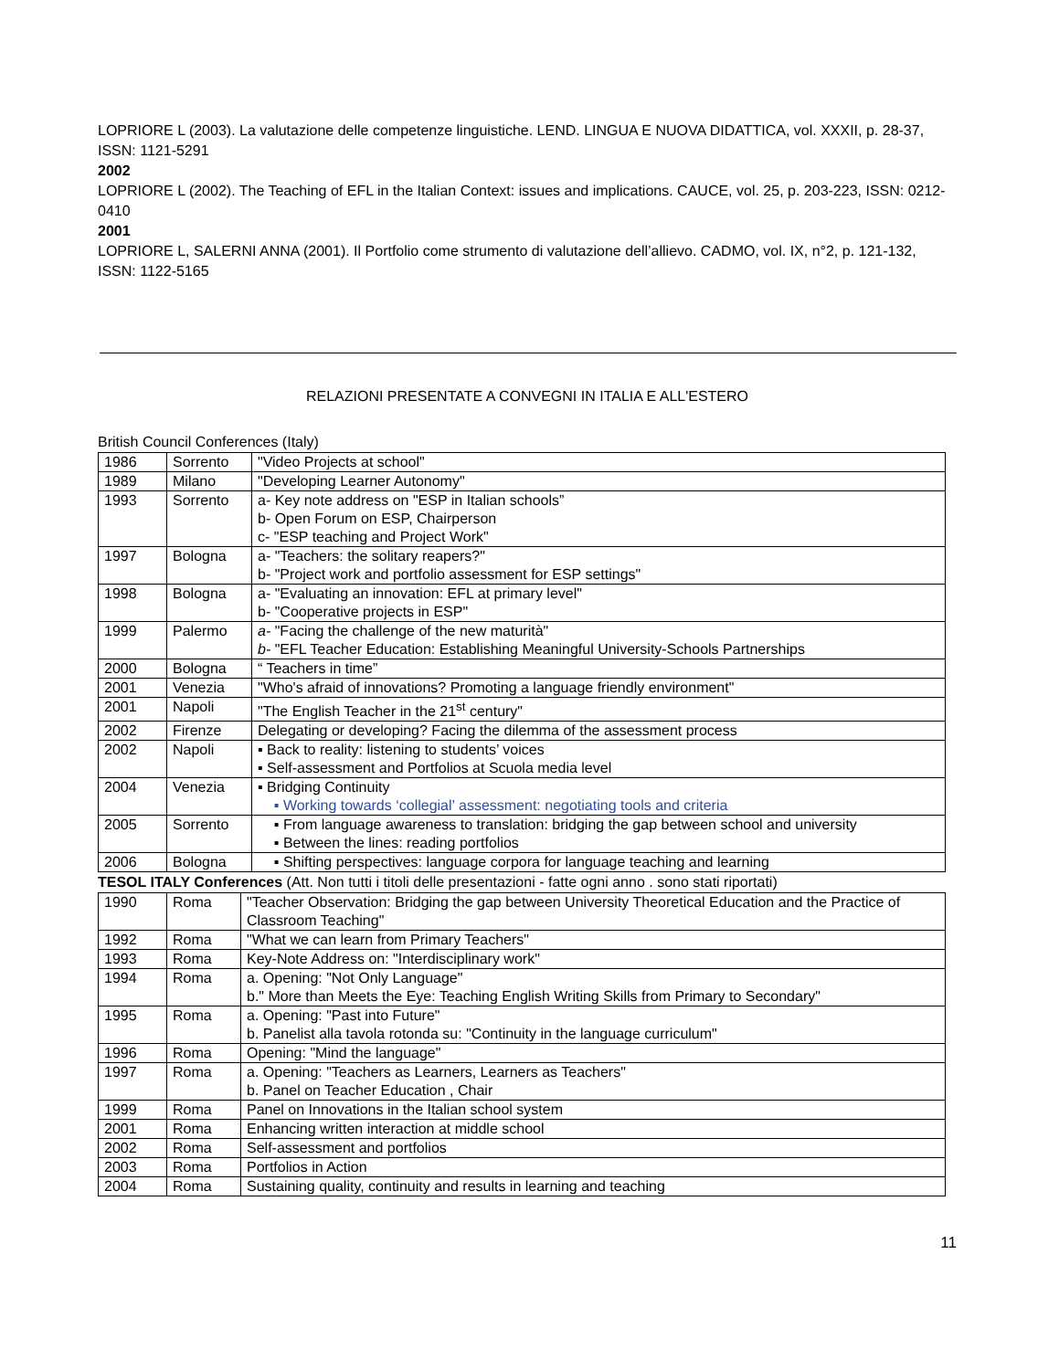LOPRIORE L (2003). La valutazione delle competenze linguistiche. LEND. LINGUA E NUOVA DIDATTICA, vol. XXXII, p. 28-37, ISSN: 1121-5291
2002
LOPRIORE L (2002). The Teaching of EFL in the Italian Context: issues and implications. CAUCE, vol. 25, p. 203-223, ISSN: 0212-0410
2001
LOPRIORE L, SALERNI ANNA (2001). Il Portfolio come strumento di valutazione dell’allievo. CADMO, vol. IX, n°2, p. 121-132, ISSN: 1122-5165
RELAZIONI PRESENTATE A CONVEGNI IN ITALIA E ALL'ESTERO
British Council Conferences (Italy)
| 1986 | Sorrento | "Video Projects at school" |
| 1989 | Milano | "Developing Learner Autonomy" |
| 1993 | Sorrento | a- Key note address on "ESP in Italian schools” b- Open Forum on ESP, Chairperson c- "ESP teaching and Project Work" |
| 1997 | Bologna | a- "Teachers: the solitary reapers?" b- "Project work and portfolio assessment for ESP settings" |
| 1998 | Bologna | a- "Evaluating an innovation: EFL at primary level" b- "Cooperative projects in ESP" |
| 1999 | Palermo | a- "Facing the challenge of the new maturità" b- "EFL Teacher Education: Establishing Meaningful University-Schools Partnerships |
| 2000 | Bologna | “ Teachers in time” |
| 2001 | Venezia | "Who's afraid of innovations? Promoting a language friendly environment" |
| 2001 | Napoli | "The English Teacher in the 21<sup>st</sup> century" |
| 2002 | Firenze | Delegating or developing? Facing the dilemma of the assessment process |
| 2002 | Napoli | ▪ Back to reality: listening to students’ voices ▪ Self-assessment and Portfolios at Scuola media level |
| 2004 | Venezia | ▪ Bridging Continuity ▪ Working towards ‘collegial’ assessment: negotiating tools and criteria |
| 2005 | Sorrento | ▪ From language awareness to translation: bridging the gap between school and university ▪ Between the lines: reading portfolios |
| 2006 | Bologna | ▪ Shifting perspectives: language corpora for language teaching and learning |
TESOL ITALY Conferences (Att. Non tutti i titoli delle presentazioni - fatte ogni anno . sono stati riportati)
| 1990 | Roma | "Teacher Observation: Bridging the gap between University Theoretical Education and the Practice of Classroom Teaching" |
| 1992 | Roma | "What we can learn from Primary Teachers" |
| 1993 | Roma | Key-Note Address on: "Interdisciplinary work" |
| 1994 | Roma | a. Opening: "Not Only Language" b." More than Meets the Eye: Teaching English Writing Skills from Primary to Secondary" |
| 1995 | Roma | a. Opening: "Past into Future" b. Panelist alla tavola rotonda su: "Continuity in the language curriculum" |
| 1996 | Roma | Opening: "Mind the language" |
| 1997 | Roma | a. Opening: "Teachers as Learners, Learners as Teachers" b. Panel on Teacher Education , Chair |
| 1999 | Roma | Panel on Innovations in the Italian school system |
| 2001 | Roma | Enhancing written interaction at middle school |
| 2002 | Roma | Self-assessment and portfolios |
| 2003 | Roma | Portfolios in Action |
| 2004 | Roma | Sustaining quality, continuity and results in learning and teaching |
11